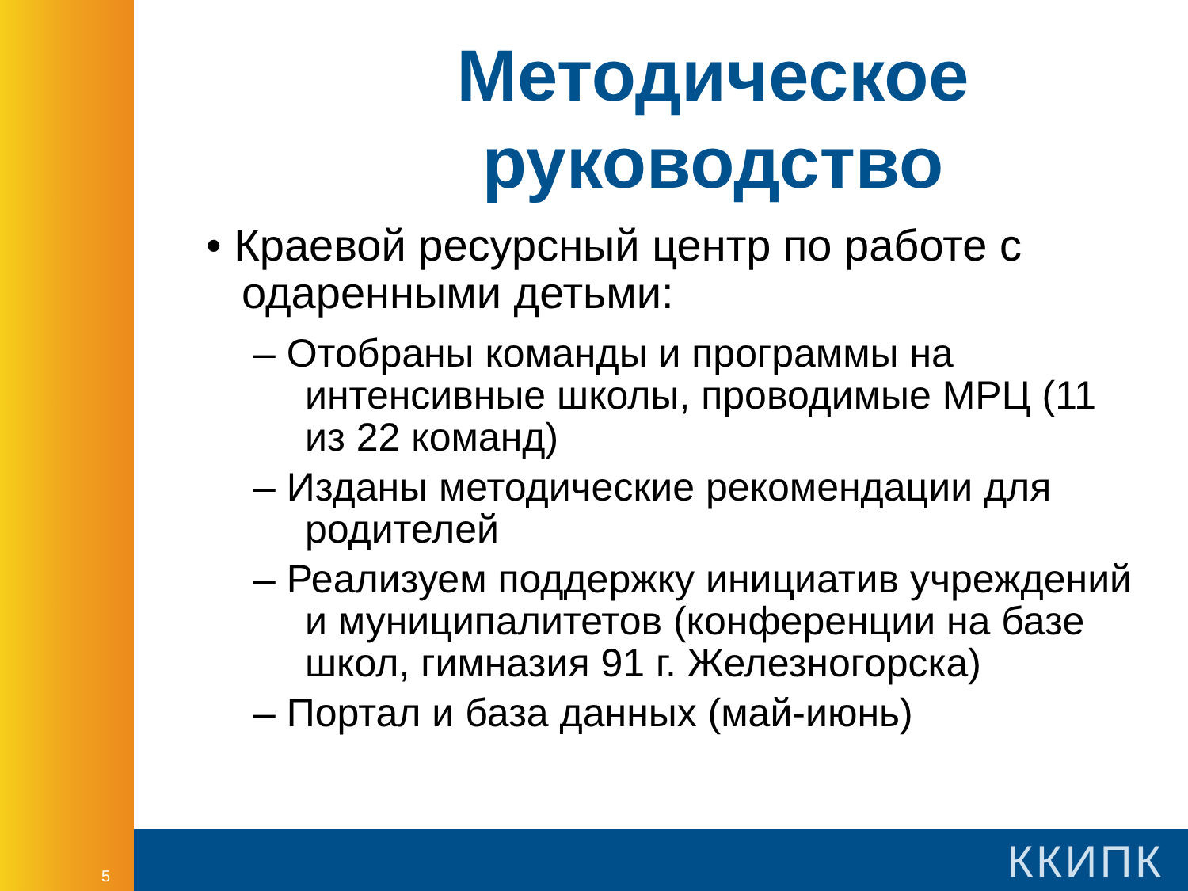Методическое руководство
• Краевой ресурсный центр по работе с одаренными детьми:
– Отобраны команды и программы на интенсивные школы, проводимые МРЦ (11 из 22 команд)
– Изданы методические рекомендации для родителей
– Реализуем поддержку инициатив учреждений и муниципалитетов (конференции на базе школ, гимназия 91 г. Железногорска)
– Портал и база данных (май-июнь)
5 ККИПК